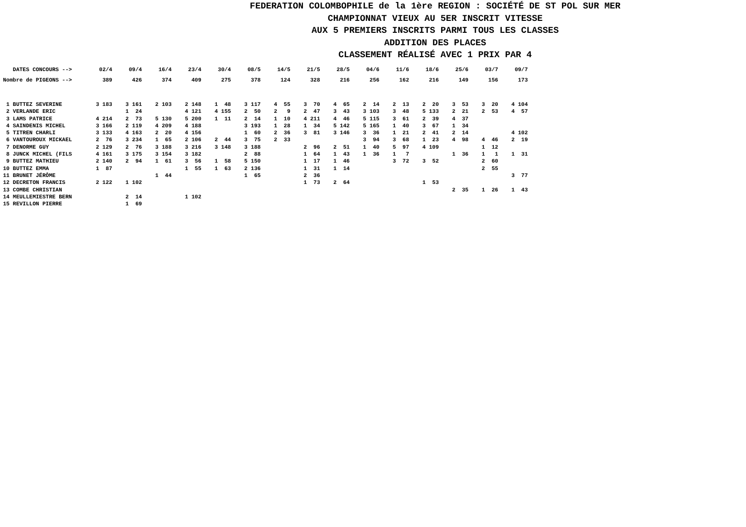FEDERATION COLOMBOPHILE de la 1ère REGION : SOCIÉTÉ DE ST POL SUR MER
CHAMPIONNAT VIEUX AU 5ER INSCRIT VITESSE
AUX 5 PREMIERS INSCRITS PARMI TOUS LES CLASSES
ADDITION DES PLACES
CLASSEMENT RÉALISÉ AVEC 1 PRIX PAR 4
| DATES CONCOURS --> | 02/4 | 09/4 | 16/4 | 23/4 | 30/4 | 08/5 | 14/5 | 21/5 | 28/5 | 04/6 | 11/6 | 18/6 | 25/6 | 03/7 | 09/7 |
| Nombre de PIGEONS --> | 389 | 426 | 374 | 409 | 275 | 378 | 124 | 328 | 216 | 256 | 162 | 216 | 149 | 156 | 173 |
| 1 BUTTEZ SEVERINE | 3 183 | 3 161 | 2 103 | 2 148 | 1 48 | 3 117 | 4 55 | 3 70 | 4 65 | 2 14 | 2 13 | 2 20 | 3 53 | 3 20 | 4 104 |
| 2 VERLANDE ERIC | | 1 24 | | 4 121 | 4 155 | 2 50 | 2 9 | 2 47 | 3 43 | 3 103 | 3 48 | 5 133 | 2 21 | 2 53 | 4 57 |
| 3 LAMS PATRICE | 4 214 | 2 73 | 5 130 | 5 200 | 1 11 | 2 14 | 1 10 | 4 211 | 4 46 | 5 115 | 3 61 | 2 39 | 4 37 | | |
| 4 SAINDENIS MICHEL | 3 166 | 2 119 | 4 209 | 4 188 | | 3 193 | 1 28 | 1 34 | 5 142 | 5 165 | 1 40 | 3 67 | 1 34 | | |
| 5 TITREN CHARLI | 3 133 | 4 163 | 2 20 | 4 156 | | 1 60 | 2 36 | 3 81 | 3 146 | 3 36 | 1 21 | 2 41 | 2 14 | | 4 102 |
| 6 VANTOUROUX MICKAEL | 2 76 | 3 234 | 1 65 | 2 106 | 2 44 | 3 75 | 2 33 | | | 3 94 | 3 68 | 1 23 | 4 98 | 4 46 | 2 19 |
| 7 DENORME GUY | 2 129 | 2 76 | 3 188 | 3 216 | 3 148 | 3 188 | | 2 96 | 2 51 | 1 40 | 5 97 | 4 109 | | 1 12 | |
| 8 JUNCK MICHEL (FILS | 4 161 | 3 175 | 3 154 | 3 182 | | 2 88 | | 1 64 | 1 43 | 1 36 | 1 7 | | 1 36 | 1 1 | 1 31 |
| 9 BUTTEZ MATHIEU | 2 140 | 2 94 | 1 61 | 3 56 | 1 58 | 5 150 | | 1 17 | 1 46 | | 3 72 | 3 52 | | 2 60 | |
| 10 BUTTEZ EMMA | 1 87 | | | 1 55 | 1 63 | 2 136 | | 1 31 | 1 14 | | | | | 2 55 | |
| 11 BRUNET JÉRÔME | | | 1 44 | | | 1 65 | | 2 36 | | | | | | | 3 77 |
| 12 DECRETON FRANCIS | 2 122 | 1 102 | | | | | | 1 73 | 2 64 | | | 1 53 | | | |
| 13 COMBE CHRISTIAN | | | | | | | | | | | | | 2 35 | 1 26 | 1 43 |
| 14 MEULLEMIESTRE BERN | | 2 14 | | 1 102 | | | | | | | | | | | |
| 15 REVILLON PIERRE | | 1 69 | | | | | | | | | | | | | |